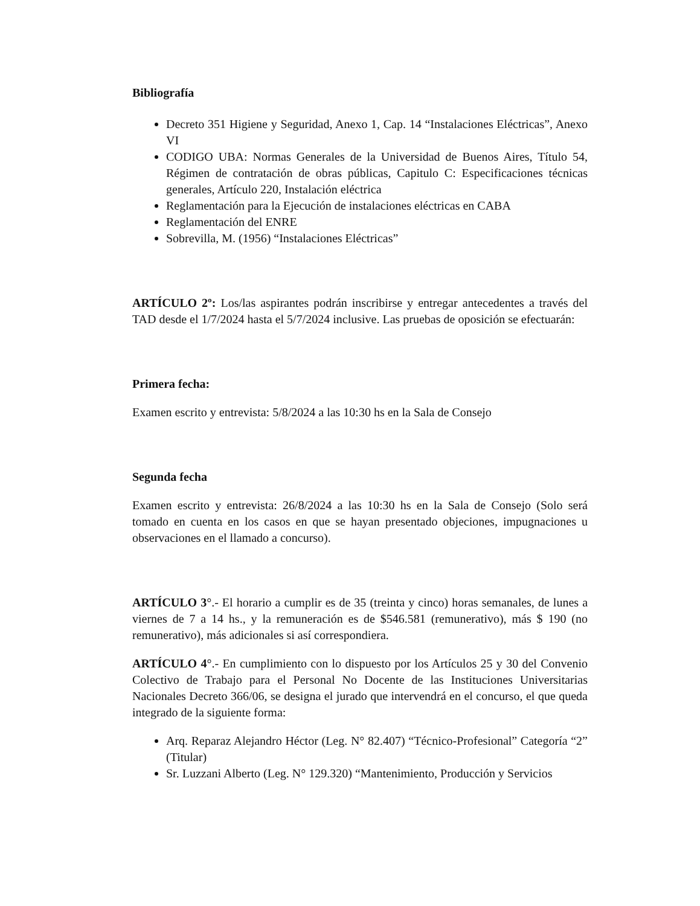Bibliografía
Decreto 351 Higiene y Seguridad, Anexo 1, Cap. 14 “Instalaciones Eléctricas”, Anexo VI
CODIGO UBA: Normas Generales de la Universidad de Buenos Aires, Título 54, Régimen de contratación de obras públicas, Capitulo C: Especificaciones técnicas generales, Artículo 220, Instalación eléctrica
Reglamentación para la Ejecución de instalaciones eléctricas en CABA
Reglamentación del ENRE
Sobrevilla, M. (1956) “Instalaciones Eléctricas”
ARTÍCULO 2º: Los/las aspirantes podrán inscribirse y entregar antecedentes a través del TAD desde el 1/7/2024 hasta el 5/7/2024 inclusive. Las pruebas de oposición se efectuarán:
Primera fecha:
Examen escrito y entrevista: 5/8/2024 a las 10:30 hs en la Sala de Consejo
Segunda fecha
Examen escrito y entrevista: 26/8/2024 a las 10:30 hs en la Sala de Consejo (Solo será tomado en cuenta en los casos en que se hayan presentado objeciones, impugnaciones u observaciones en el llamado a concurso).
ARTÍCULO 3°.- El horario a cumplir es de 35 (treinta y cinco) horas semanales, de lunes a viernes de 7 a 14 hs., y la remuneración es de $546.581 (remunerativo), más $ 190 (no remunerativo), más adicionales si así correspondiera.
ARTÍCULO 4°.- En cumplimiento con lo dispuesto por los Artículos 25 y 30 del Convenio Colectivo de Trabajo para el Personal No Docente de las Instituciones Universitarias Nacionales Decreto 366/06, se designa el jurado que intervendrá en el concurso, el que queda integrado de la siguiente forma:
Arq. Reparaz Alejandro Héctor (Leg. N° 82.407) “Técnico-Profesional” Categoría “2” (Titular)
Sr. Luzzani Alberto (Leg. N° 129.320) “Mantenimiento, Producción y Servicios